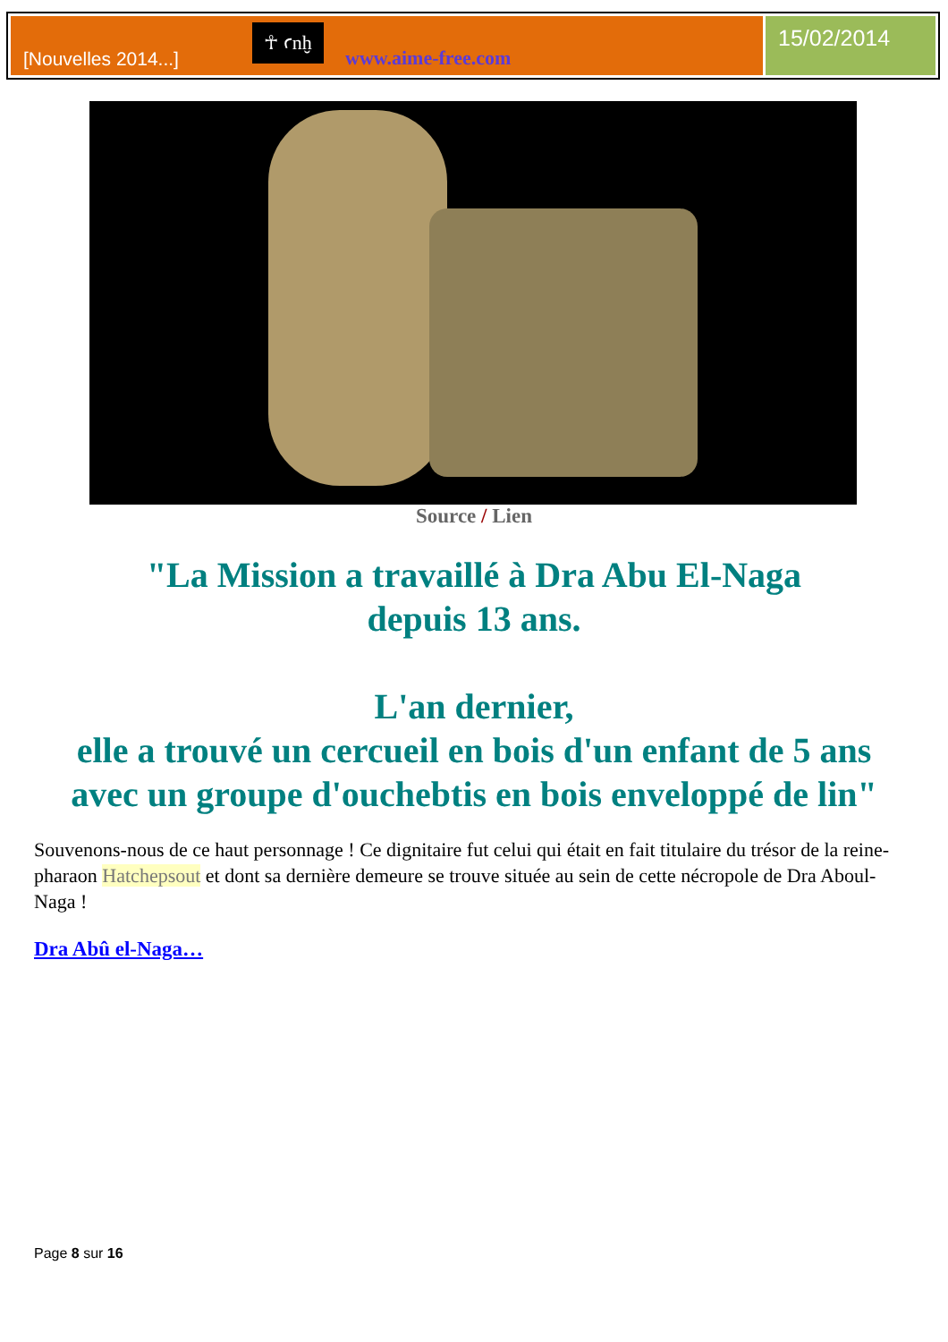[Nouvelles 2014...]
☥ ꜥnḫ
www.aime-free.com
15/02/2014
Source / Lien
"La Mission a travaillé à Dra Abu El-Naga
depuis 13 ans.
L'an dernier,
elle a trouvé un cercueil en bois d'un enfant de 5 ans
avec un groupe d'ouchebtis en bois enveloppé de lin"
Souvenons-nous de ce haut personnage ! Ce dignitaire fut celui qui était en fait titulaire du trésor de la reine-pharaon Hatchepsout et dont sa dernière demeure se trouve située au sein de cette nécropole de Dra Aboul-Naga !
Dra Abû el-Naga…
Page 8 sur 16